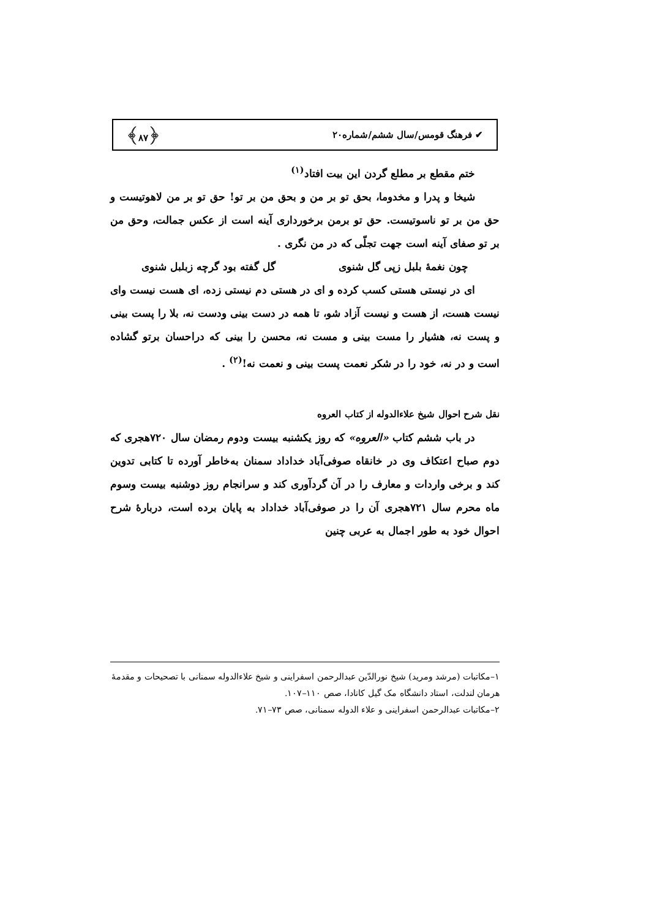✔ فرهنگ قومس/سال ششم/شماره۲۰ ﴿۸۷﴾
ختم مقطع بر مطلع گردن این بیت افتاد<sup>(۱)</sup>
شیخا و پدرا و مخدوما، بحق تو بر من و بحق من بر تو! حق تو بر من لاهوتیست و حق من بر تو ناسوتیست. حق تو برمن برخورداری آینه است از عکس جمالت، وحق من بر تو صفای آینه است جهت تجلّی که در من نگری .
چون نغمهٔ بلبل زپی گل شنوی گل گفته بود گرچه زبلبل شنوی
ای در نیستی هستی کسب کرده و ای در هستی دم نیستی زده، ای هست نیست وای نیست هست، از هست و نیست آزاد شو، تا همه در دست بینی ودست نه، بلا را پست بینی و پست نه، هشیار را مست بینی و مست نه، محسن را بینی که دراحسان برتو گشاده است و در نه، خود را در شکر نعمت پست بینی و نعمت نه!<sup>(۲)</sup> .
نقل شرح احوال شیخ علاءالدوله از کتاب العروه
در باب ششم کتاب «العروه» که روز یکشنبه بیست ودوم رمضان سال ۷۲۰هجری که دوم صباح اعتکاف وی در خانقاه صوفی‌آباد خداداد سمنان به‌خاطر آورده تا کتابی تدوین کند و برخی واردات و معارف را در آن گردآوری کند و سرانجام روز دوشنبه بیست وسوم ماه محرم سال ۷۲۱هجری آن را در صوفی‌آباد خداداد به پایان برده است، دربارهٔ شرح احوال خود به طور اجمال به عربی چنین
۱–مکاتبات (مرشد ومرید) شیخ نورالدّین عبدالرحمن اسفراینی و شیخ علاءالدوله سمنانی با تصحیحات و مقدمهٔ هرمان لندلت، استاد دانشگاه مک گیل کانادا، صص ۱۱۰–۱۰۷.
۲–مکاتبات عبدالرحمن اسفراینی و علاء الدوله سمنانی، صص ۷۳–۷۱.